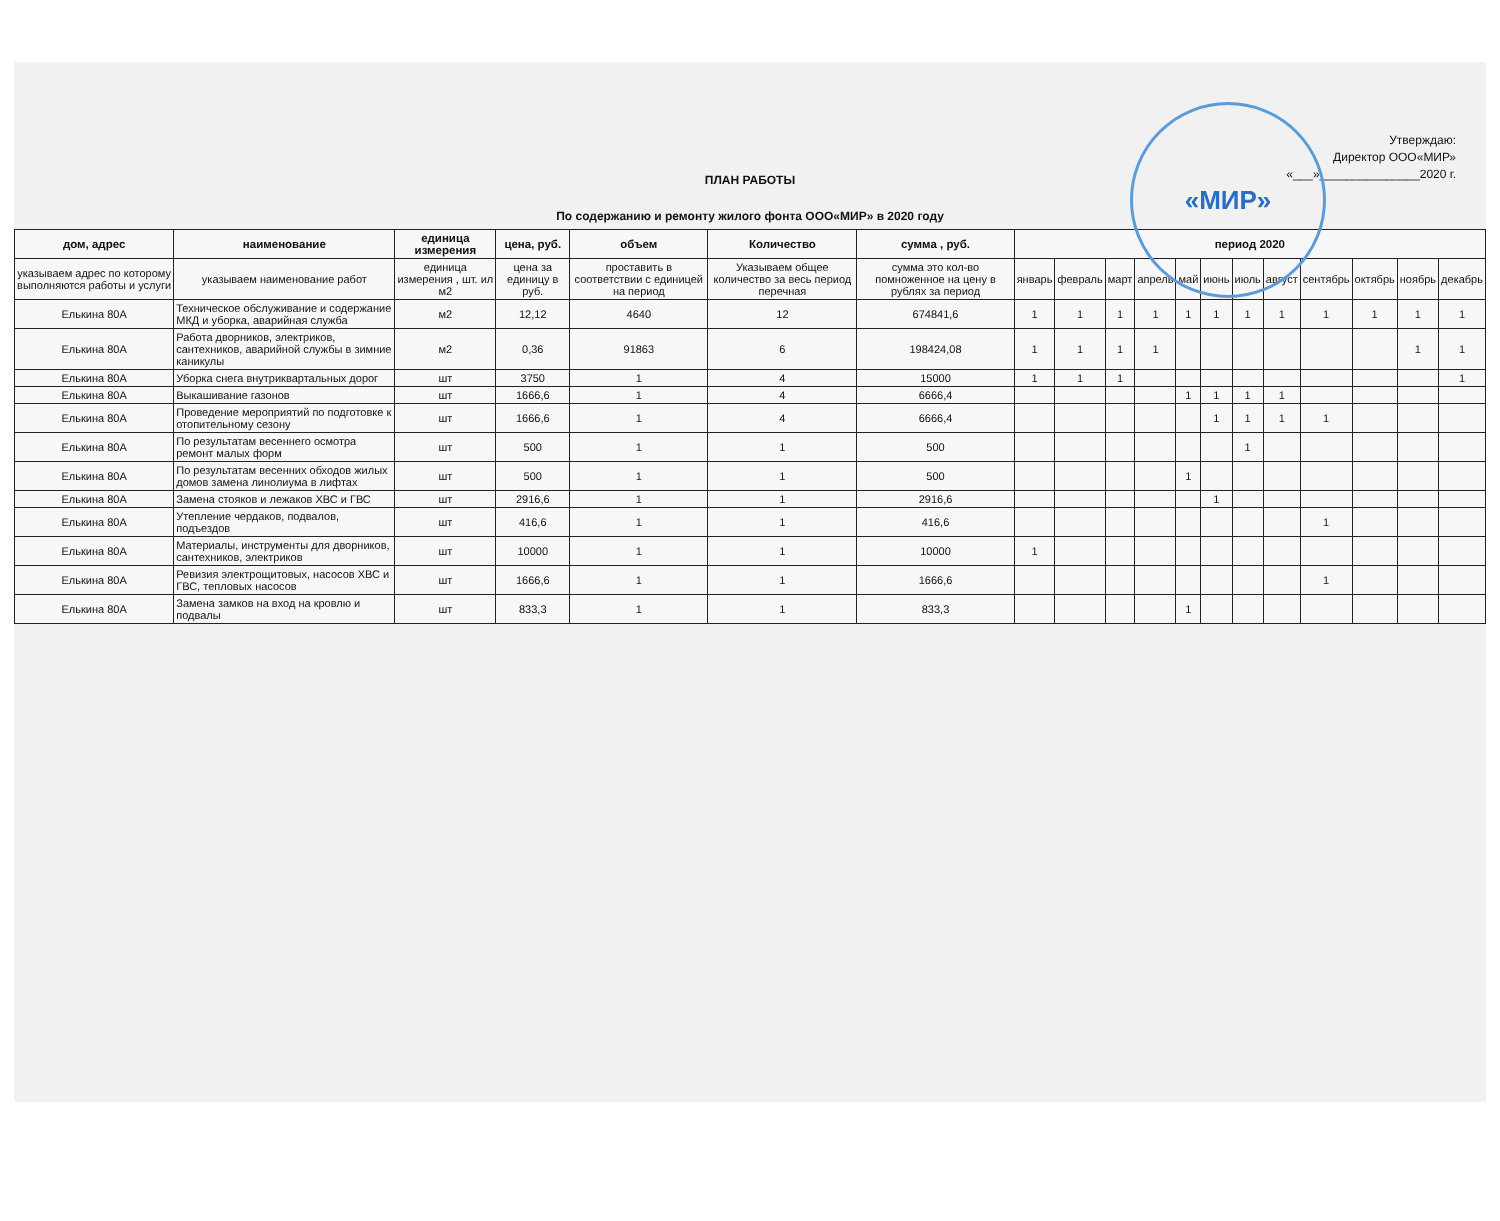«МИР»
Утверждаю:
Директор ООО«МИР»
«___»_______________2020 г.
ПЛАН РАБОТЫ
По содержанию и ремонту жилого фонта ООО«МИР» в 2020 году
| дом, адрес | наименование | единица измерения | цена, руб. | объем | Количество | сумма , руб. | период 2020 | | | | | | | | | | | |
| --- | --- | --- | --- | --- | --- | --- | --- | --- | --- | --- | --- | --- | --- | --- | --- | --- | --- | --- |
| указываем адрес по которому выполняются работы и услуги | указываем наименование работ | единица измерения , шт. ил м2 | цена за единицу в руб. | проставить в соответствии с единицей на период | Указываем общее количество за весь период перечная | сумма это кол-во помноженное на цену в рублях за период | январь | февраль | март | апрель | май | июнь | июль | август | сентябрь | октябрь | ноябрь | декабрь |
| Елькина 80А | Техническое обслуживание и содержание МКД и уборка, аварийная служба | м2 | 12,12 | 4640 | 12 | 674841,6 | 1 | 1 | 1 | 1 | 1 | 1 | 1 | 1 | 1 | 1 | 1 | 1 |
| Елькина 80А | Работа дворников, электриков, сантехников, аварийной службы в зимние каникулы | м2 | 0,36 | 91863 | 6 | 198424,08 | 1 | 1 | 1 | 1 | | | | | | | 1 | 1 |
| Елькина 80А | Уборка снега внутриквартальных дорог | шт | 3750 | 1 | 4 | 15000 | 1 | 1 | 1 | | | | | | | | | 1 |
| Елькина 80А | Выкашивание газонов | шт | 1666,6 | 1 | 4 | 6666,4 | | | | | 1 | 1 | 1 | 1 | | | | |
| Елькина 80А | Проведение мероприятий по подготовке к отопительному сезону | шт | 1666,6 | 1 | 4 | 6666,4 | | | | | | 1 | 1 | 1 | 1 | | | |
| Елькина 80А | По результатам весеннего осмотра ремонт малых форм | шт | 500 | 1 | 1 | 500 | | | | | | | 1 | | | | | |
| Елькина 80А | По результатам весенних обходов жилых домов замена линолиума в лифтах | шт | 500 | 1 | 1 | 500 | | | | | 1 | | | | | | | |
| Елькина 80А | Замена стояков и лежаков ХВС и ГВС | шт | 2916,6 | 1 | 1 | 2916,6 | | | | | | 1 | | | | | | |
| Елькина 80А | Утепление чердаков, подвалов, подъездов | шт | 416,6 | 1 | 1 | 416,6 | | | | | | | | | 1 | | | |
| Елькина 80А | Материалы, инструменты для дворников, сантехников, электриков | шт | 10000 | 1 | 1 | 10000 | 1 | | | | | | | | | | | |
| Елькина 80А | Ревизия электрощитовых, насосов ХВС и ГВС, тепловых насосов | шт | 1666,6 | 1 | 1 | 1666,6 | | | | | | | | | 1 | | | |
| Елькина 80А | Замена замков на вход на кровлю и подвалы | шт | 833,3 | 1 | 1 | 833,3 | | | | | 1 | | | | | | | |